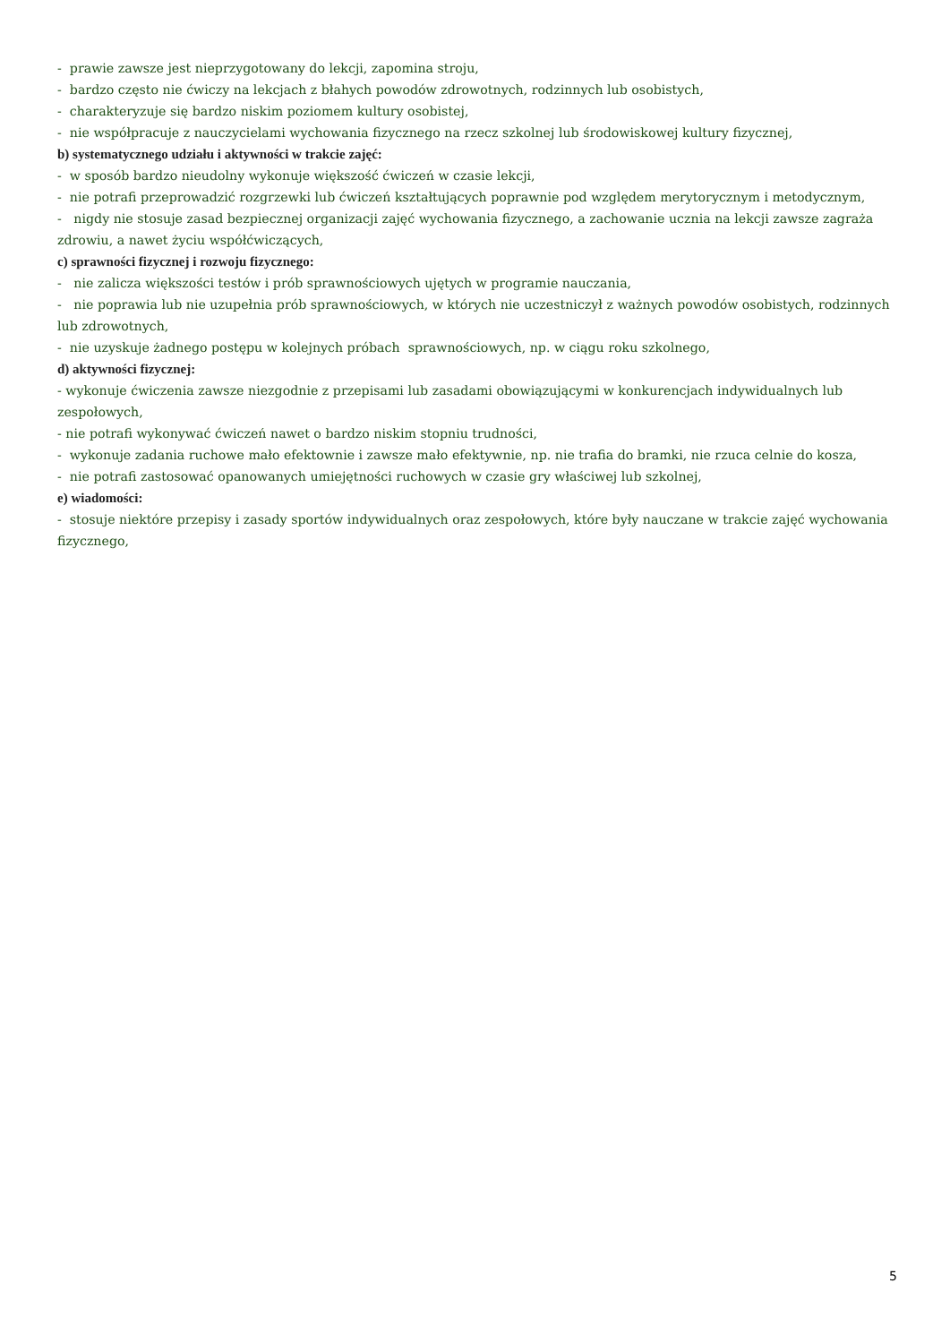- prawie zawsze jest nieprzygotowany do lekcji, zapomina stroju,
- bardzo często nie ćwiczy na lekcjach z błahych powodów zdrowotnych, rodzinnych lub osobistych,
- charakteryzuje się bardzo niskim poziomem kultury osobistej,
- nie współpracuje z nauczycielami wychowania fizycznego na rzecz szkolnej lub środowiskowej kultury fizycznej,
b) systematycznego udziału i aktywności w trakcie zajęć:
- w sposób bardzo nieudolny wykonuje większość ćwiczeń w czasie lekcji,
- nie potrafi przeprowadzić rozgrzewki lub ćwiczeń kształtujących poprawnie pod względem merytorycznym i metodycznym,
- nigdy nie stosuje zasad bezpiecznej organizacji zajęć wychowania fizycznego, a zachowanie ucznia na lekcji zawsze zagraża zdrowiu, a nawet życiu współćwiczących,
c) sprawności fizycznej i rozwoju fizycznego:
- nie zalicza większości testów i prób sprawnościowych ujętych w programie nauczania,
- nie poprawia lub nie uzupełnia prób sprawnościowych, w których nie uczestniczył z ważnych powodów osobistych, rodzinnych lub zdrowotnych,
- nie uzyskuje żadnego postępu w kolejnych próbach sprawnościowych, np. w ciągu roku szkolnego,
d) aktywności fizycznej:
- wykonuje ćwiczenia zawsze niezgodnie z przepisami lub zasadami obowiązującymi w konkurencjach indywidualnych lub zespołowych,
- nie potrafi wykonywać ćwiczeń nawet o bardzo niskim stopniu trudności,
- wykonuje zadania ruchowe mało efektownie i zawsze mało efektywnie, np. nie trafia do bramki, nie rzuca celnie do kosza,
- nie potrafi zastosować opanowanych umiejętności ruchowych w czasie gry właściwej lub szkolnej,
e) wiadomości:
- stosuje niektóre przepisy i zasady sportów indywidualnych oraz zespołowych, które były nauczane w trakcie zajęć wychowania fizycznego,
5